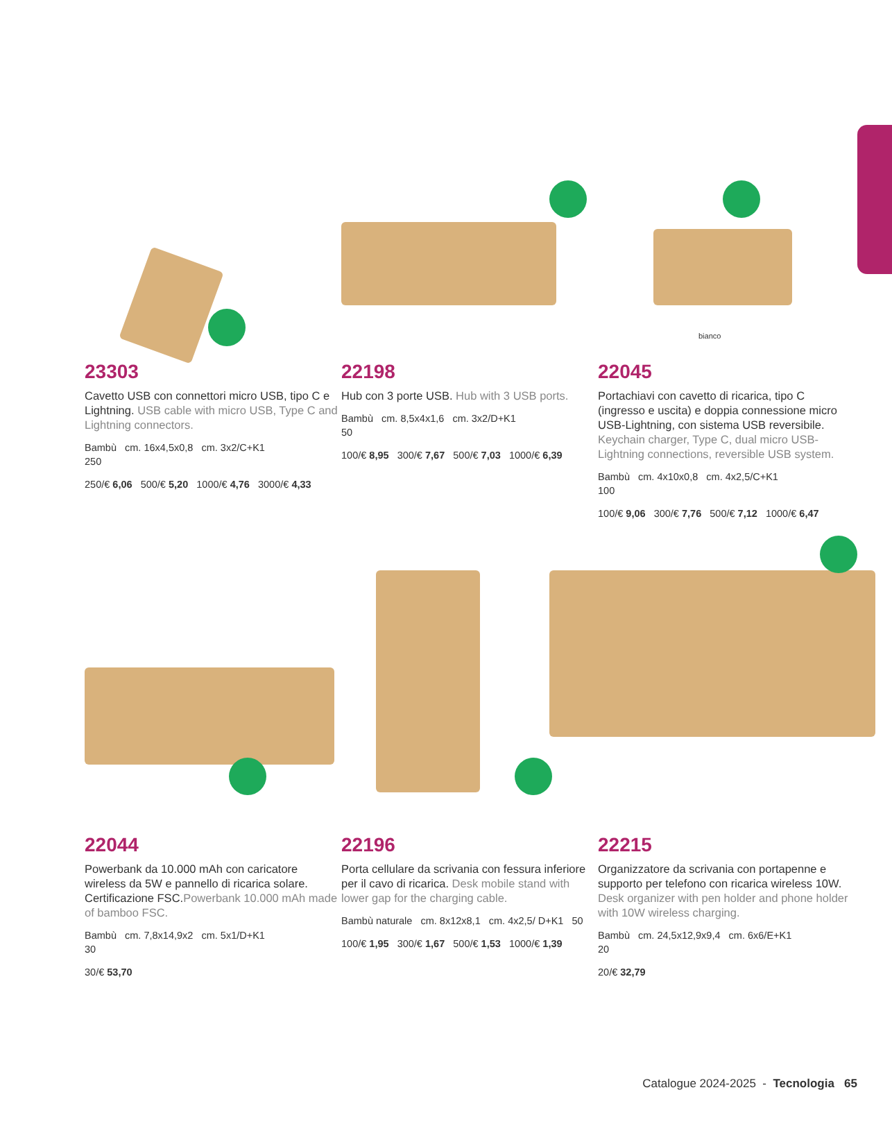23303
Cavetto USB con connettori micro USB, tipo C e Lightning. USB cable with micro USB, Type C and Lightning connectors.
Bambù cm. 16x4,5x0,8 cm. 3x2/C+K1
250
250/€ 6,06 500/€ 5,20 1000/€ 4,76 3000/€ 4,33
22198
Hub con 3 porte USB. Hub with 3 USB ports.
Bambù cm. 8,5x4x1,6 cm. 3x2/D+K1
50
100/€ 8,95 300/€ 7,67 500/€ 7,03 1000/€ 6,39
bianco
22045
Portachiavi con cavetto di ricarica, tipo C (ingresso e uscita) e doppia connessione micro USB-Lightning, con sistema USB reversibile. Keychain charger, Type C, dual micro USB-Lightning connections, reversible USB system.
Bambù cm. 4x10x0,8 cm. 4x2,5/C+K1
100
100/€ 9,06 300/€ 7,76 500/€ 7,12 1000/€ 6,47
22044
Powerbank da 10.000 mAh con caricatore wireless da 5W e pannello di ricarica solare. Certificazione FSC.Powerbank 10.000 mAh made of bamboo FSC.
Bambù cm. 7,8x14,9x2 cm. 5x1/D+K1
30
30/€ 53,70
22196
Porta cellulare da scrivania con fessura inferiore per il cavo di ricarica. Desk mobile stand with lower gap for the charging cable.
Bambù naturale cm. 8x12x8,1 cm. 4x2,5/ D+K1 50
100/€ 1,95 300/€ 1,67 500/€ 1,53 1000/€ 1,39
22215
Organizzatore da scrivania con portapenne e supporto per telefono con ricarica wireless 10W. Desk organizer with pen holder and phone holder with 10W wireless charging.
Bambù cm. 24,5x12,9x9,4 cm. 6x6/E+K1
20
20/€ 32,79
Catalogue 2024-2025 - Tecnologia 65